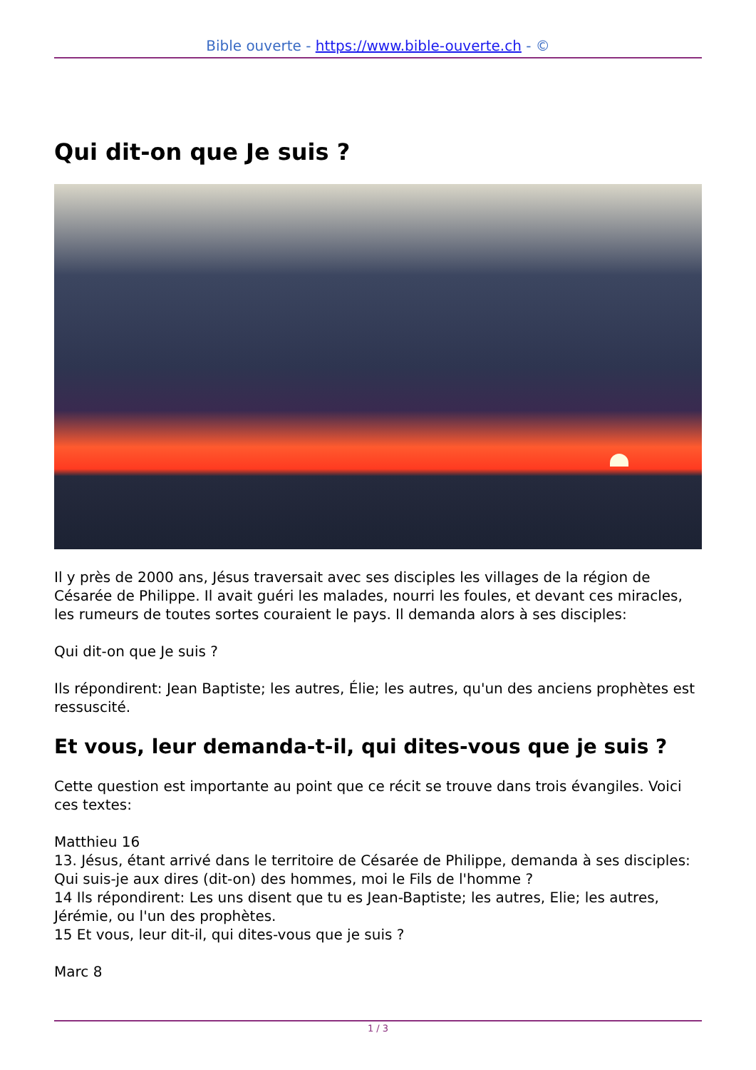Bible ouverte - https://www.bible-ouverte.ch - ©
Qui dit-on que Je suis ?
Il y près de 2000 ans, Jésus traversait avec ses disciples les villages de la région de Césarée de Philippe. Il avait guéri les malades, nourri les foules, et devant ces miracles, les rumeurs de toutes sortes couraient le pays. Il demanda alors à ses disciples:
Qui dit-on que Je suis ?
Ils répondirent: Jean Baptiste; les autres, Élie; les autres, qu'un des anciens prophètes est ressuscité.
Et vous, leur demanda-t-il, qui dites-vous que je suis ?
Cette question est importante au point que ce récit se trouve dans trois évangiles. Voici ces textes:
Matthieu 16
13. Jésus, étant arrivé dans le territoire de Césarée de Philippe, demanda à ses disciples: Qui suis-je aux dires (dit-on) des hommes, moi le Fils de l'homme ?
14 Ils répondirent: Les uns disent que tu es Jean-Baptiste; les autres, Elie; les autres, Jérémie, ou l'un des prophètes.
15 Et vous, leur dit-il, qui dites-vous que je suis ?
Marc 8
1 / 3